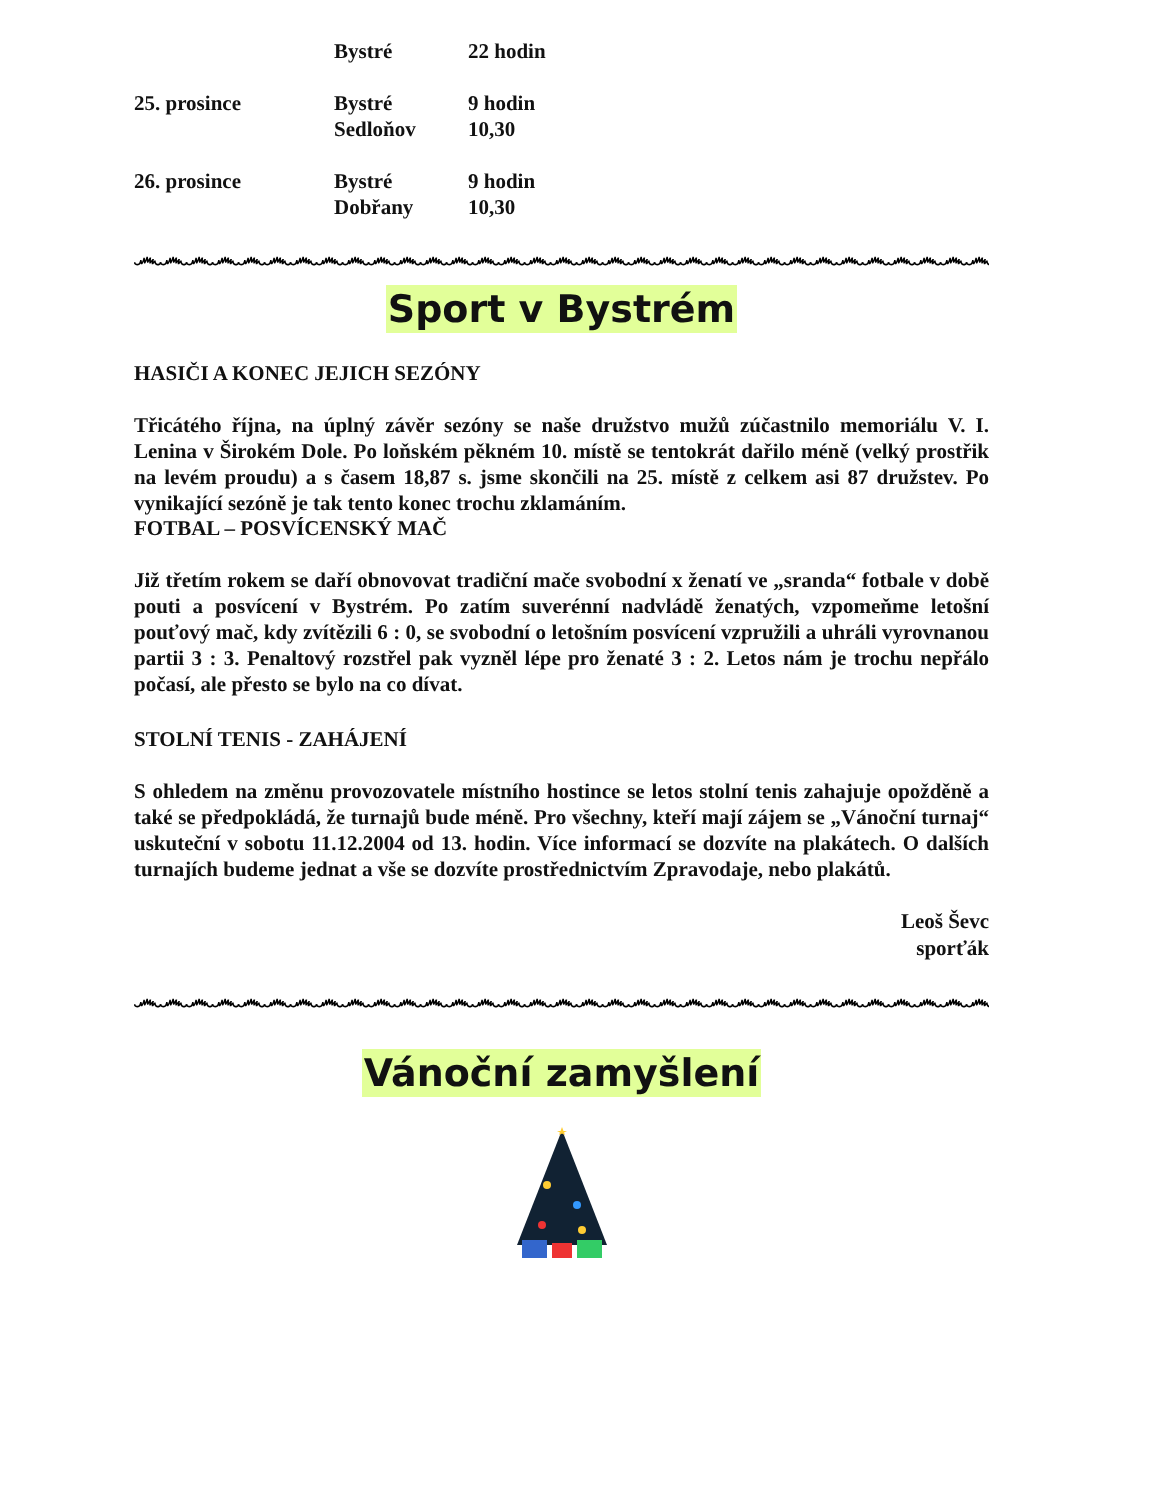| | Bystré | 22 hodin |
| 25. prosince | Bystré | 9 hodin |
| | Sedloňov | 10,30 |
| 26. prosince | Bystré | 9 hodin |
| | Dobřany | 10,30 |
෴෴෴෴෴෴෴෴෴෴෴෴෴෴෴෴෴෴෴෴෴෴෴෴෴෴෴෴෴෴෴෴෴෴෴෴෴෴෴෴෴෴
Sport v Bystrém
HASIČI A KONEC JEJICH SEZÓNY
Třicátého října, na úplný závěr sezóny se naše družstvo mužů zúčastnilo memoriálu V. I. Lenina v Širokém Dole. Po loňském pěkném 10. místě se tentokrát dařilo méně (velký prostřik na levém proudu) a s časem 18,87 s. jsme skončili na 25. místě z celkem asi 87 družstev. Po vynikající sezóně je tak tento konec trochu zklamáním.
FOTBAL – POSVÍCENSKÝ MAČ
Již třetím rokem se daří obnovovat tradiční mače svobodní x ženatí ve „sranda“ fotbale v době pouti a posvícení v Bystrém. Po zatím suverénní nadvládě ženatých, vzpomeňme letošní pouťový mač, kdy zvítězili 6 : 0, se svobodní o letošním posvícení vzpružili a uhráli vyrovnanou partii 3 : 3. Penaltový rozstřel pak vyzněl lépe pro ženaté 3 : 2. Letos nám je trochu nepřálo počasí, ale přesto se bylo na co dívat.
STOLNÍ TENIS - ZAHÁJENÍ
S ohledem na změnu provozovatele místního hostince se letos stolní tenis zahajuje opožděně a také se předpokládá, že turnajů bude méně. Pro všechny, kteří mají zájem se „Vánoční turnaj“ uskuteční v sobotu 11.12.2004 od 13. hodin. Více informací se dozvíte na plakátech. O dalších turnajích budeme jednat a vše se dozvíte prostřednictvím Zpravodaje, nebo plakátů.
Leoš Ševc
sporťák
෴෴෴෴෴෴෴෴෴෴෴෴෴෴෴෴෴෴෴෴෴෴෴෴෴෴෴෴෴෴෴෴෴෴෴෴෴෴෴෴෴෴
Vánoční zamyšlení